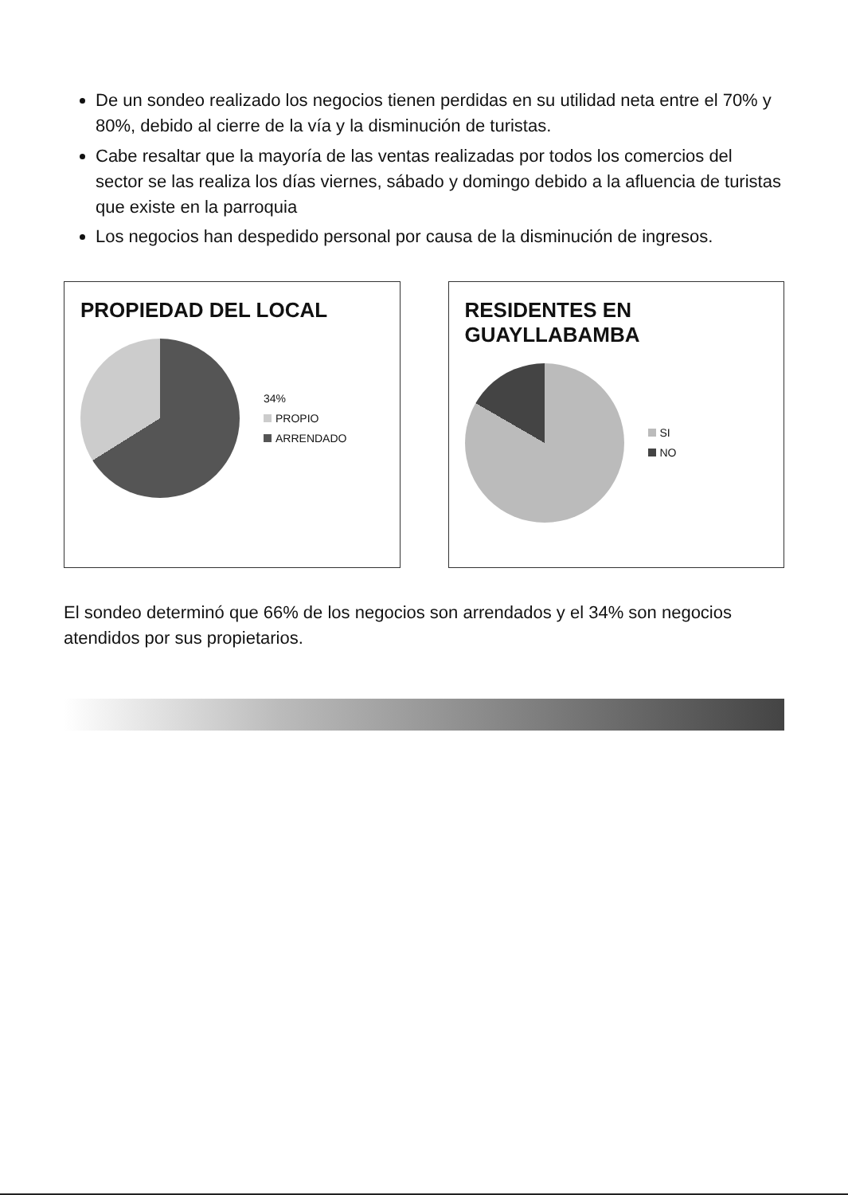De un sondeo realizado los negocios tienen perdidas en su utilidad neta entre el 70% y 80%, debido al cierre de la vía y la disminución de turistas.
Cabe resaltar que la mayoría de las ventas realizadas por todos los comercios del sector se las realiza los días viernes, sábado y domingo debido a la afluencia de turistas que existe en la parroquia
Los negocios han despedido personal por causa de la disminución de ingresos.
PROPIEDAD DEL LOCAL
34%
PROPIO
ARRENDADO
RESIDENTES EN GUAYLLABAMBA
SI
NO
El sondeo determinó que 66% de los negocios son arrendados y el 34% son negocios atendidos por sus propietarios.